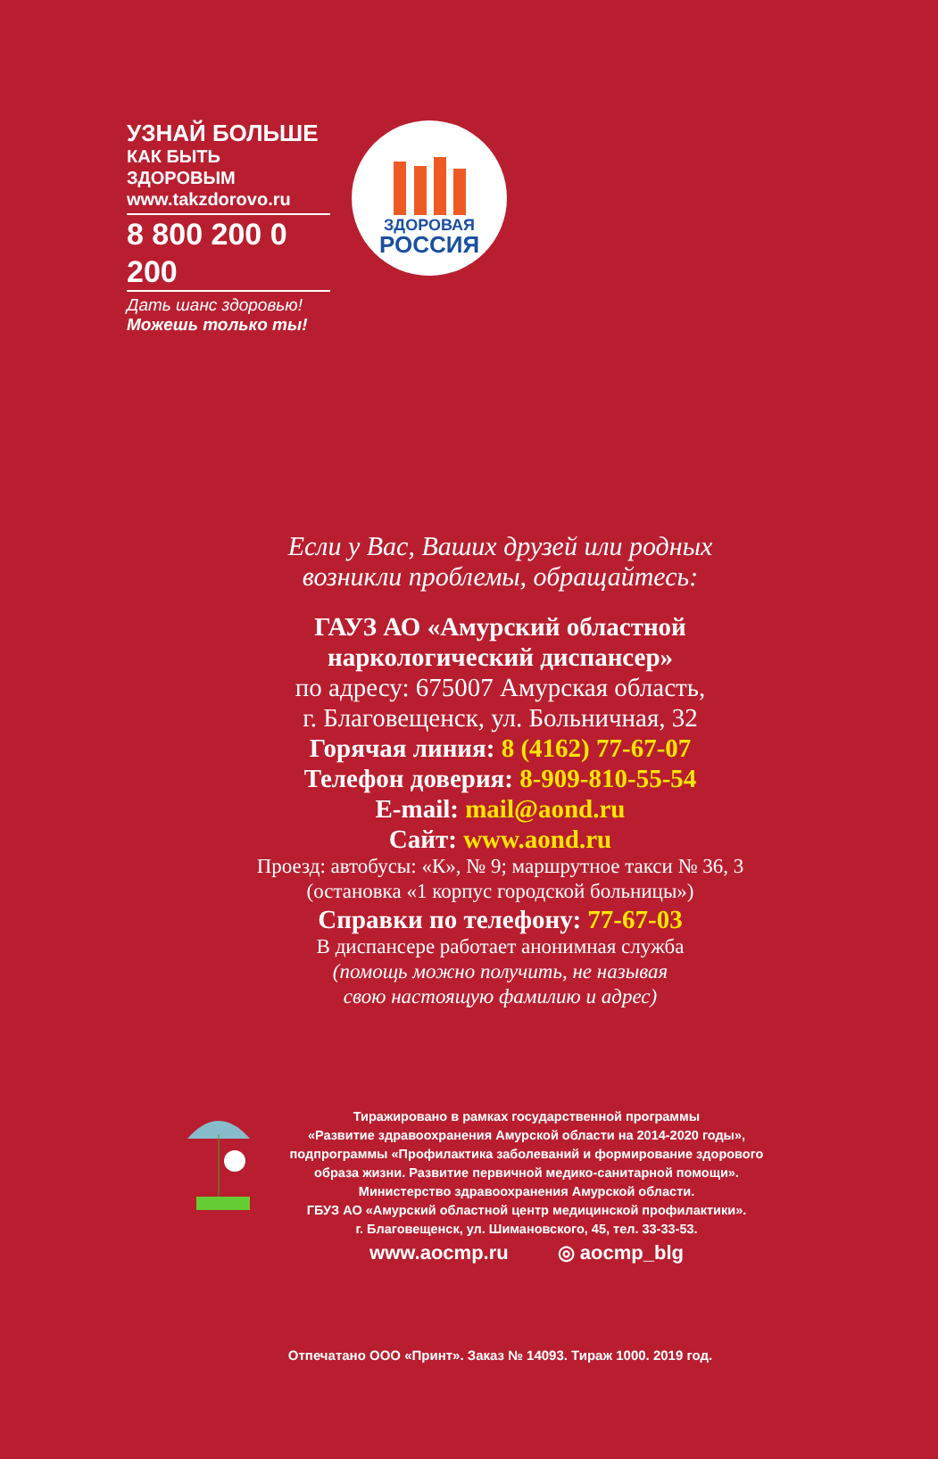УЗНАЙ БОЛЬШЕ
КАК БЫТЬ ЗДОРОВЫМ
www.takzdorovo.ru
8 800 200 0 200
Дать шанс здоровью!
Можешь только ты!
ЗДОРОВАЯ
РОССИЯ
Если у Вас, Ваших друзей или родных
возникли проблемы, обращайтесь:
ГАУЗ АО «Амурский областной
наркологический диспансер»
по адресу: 675007 Амурская область,
г. Благовещенск, ул. Больничная, 32
Горячая линия: 8 (4162) 77-67-07
Телефон доверия: 8-909-810-55-54
E-mail: mail@aond.ru
Сайт: www.aond.ru
Проезд: автобусы: «К», № 9; маршрутное такси № 36, 3
(остановка «1 корпус городской больницы»)
Справки по телефону: 77-67-03
В диспансере работает анонимная служба
(помощь можно получить, не называя
свою настоящую фамилию и адрес)
Тиражировано в рамках государственной программы
«Развитие здравоохранения Амурской области на 2014-2020 годы»,
подпрограммы «Профилактика заболеваний и формирование здорового
образа жизни. Развитие первичной медико-санитарной помощи».
Министерство здравоохранения Амурской области.
ГБУЗ АО «Амурский областной центр медицинской профилактики».
г. Благовещенск, ул. Шимановского, 45, тел. 33-33-53.
www.aocmp.ru ◎ aocmp_blg
Отпечатано ООО «Принт». Заказ № 14093. Тираж 1000. 2019 год.